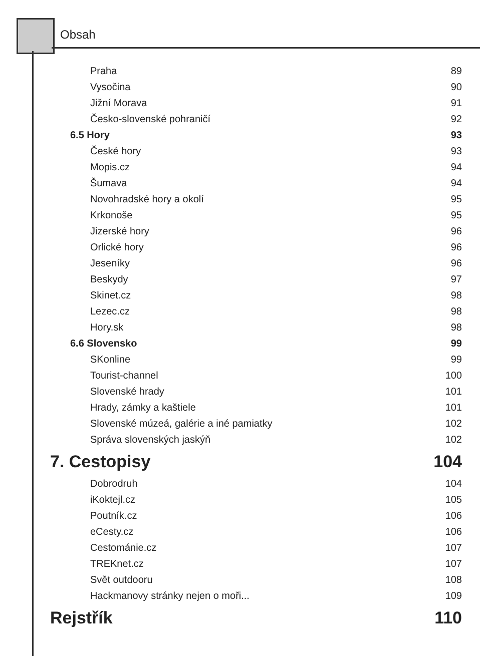Obsah
Praha 89
Vysočina 90
Jižní Morava 91
Česko-slovenské pohraničí 92
6.5 Hory 93
České hory 93
Mopis.cz 94
Šumava 94
Novohradské hory a okolí 95
Krkonoše 95
Jizerské hory 96
Orlické hory 96
Jeseníky 96
Beskydy 97
Skinet.cz 98
Lezec.cz 98
Hory.sk 98
6.6 Slovensko 99
SKonline 99
Tourist-channel 100
Slovenské hrady 101
Hrady, zámky a kaštiele 101
Slovenské múzeá, galérie a iné pamiatky 102
Správa slovenských jaskýň 102
7. Cestopisy 104
Dobrodruh 104
iKoktejl.cz 105
Poutník.cz 106
eCesty.cz 106
Cestománie.cz 107
TREKnet.cz 107
Svět outdooru 108
Hackmanovy stránky nejen o moři... 109
Rejstřík 110